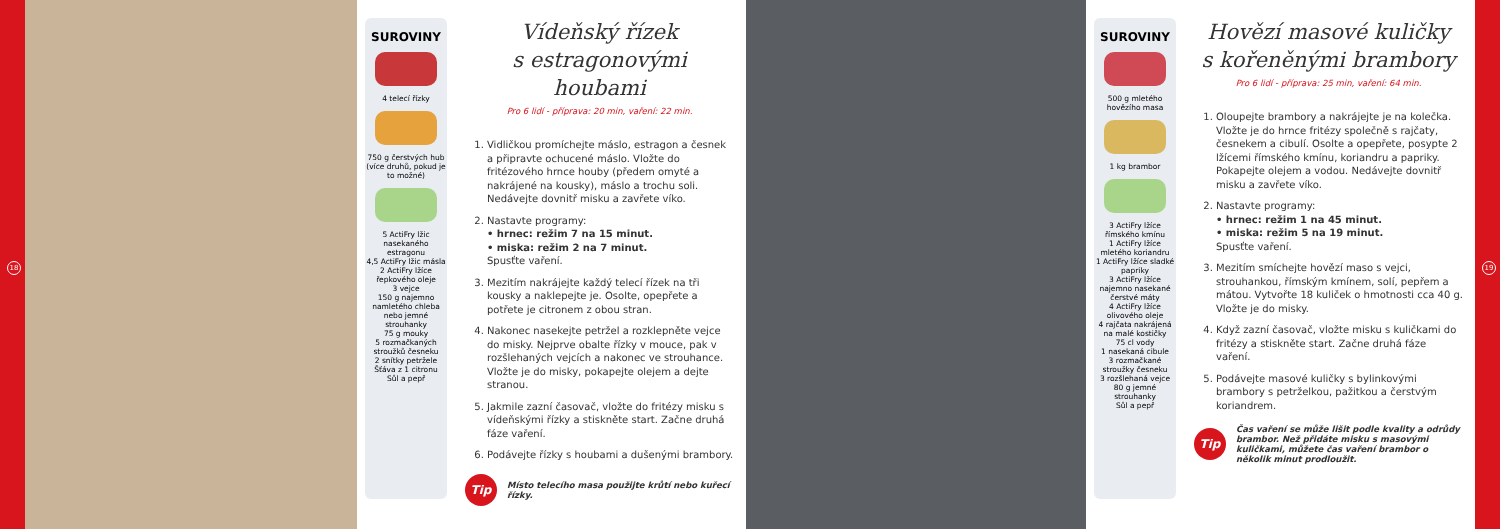18
SUROVINY
4 telecí řízky
750 g čerstvých hub (více druhů, pokud je to možné)
5 ActiFry lžic nasekaného estragonu
4,5 ActiFry lžic másla
2 ActiFry lžíce řepkového oleje
3 vejce
150 g najemno namletého chleba nebo jemné strouhanky
75 g mouky
5 rozmačkaných stroužků česneku
2 snítky petržele
Šťáva z 1 citronu
Sůl a pepř
Vídeňský řízek
s estragonovými houbami
Pro 6 lidí - příprava: 20 min, vaření: 22 min.
1. Vidličkou promíchejte máslo, estragon a česnek a připravte ochucené máslo. Vložte do fritézového hrnce houby (předem omyté a nakrájené na kousky), máslo a trochu soli. Nedávejte dovnitř misku a zavřete víko.
2. Nastavte programy:
• hrnec: režim 7 na 15 minut.
• miska: režim 2 na 7 minut.
Spusťte vaření.
3. Mezitím nakrájejte každý telecí řízek na tři kousky a naklepejte je. Osolte, opepřete a potřete je citronem z obou stran.
4. Nakonec nasekejte petržel a rozklepněte vejce do misky. Nejprve obalte řízky v mouce, pak v rozšlehaných vejcích a nakonec ve strouhance. Vložte je do misky, pokapejte olejem a dejte stranou.
5. Jakmile zazní časovač, vložte do fritézy misku s vídeňskými řízky a stiskněte start. Začne druhá fáze vaření.
6. Podávejte řízky s houbami a dušenými brambory.
Tip Místo telecího masa použijte krůtí nebo kuřecí řízky.
SUROVINY
500 g mletého hovězího masa
1 kg brambor
3 ActiFry lžíce římského kmínu
1 ActiFry lžíce mletého koriandru
1 ActiFry lžíce sladké papriky
3 ActiFry lžíce najemno nasekané čerstvé máty
4 ActiFry lžíce olivového oleje
4 rajčata nakrájená na malé kostičky
75 cl vody
1 nasekaná cibule
3 rozmačkané stroužky česneku
3 rozšlehaná vejce
80 g jemné strouhanky
Sůl a pepř
Hovězí masové kuličky
s kořeněnými brambory
Pro 6 lidí - příprava: 25 min, vaření: 64 min.
1. Oloupejte brambory a nakrájejte je na kolečka. Vložte je do hrnce fritézy společně s rajčaty, česnekem a cibulí. Osolte a opepřete, posypte 2 lžícemi římského kmínu, koriandru a papriky. Pokapejte olejem a vodou. Nedávejte dovnitř misku a zavřete víko.
2. Nastavte programy:
• hrnec: režim 1 na 45 minut.
• miska: režim 5 na 19 minut.
Spusťte vaření.
3. Mezitím smíchejte hovězí maso s vejci, strouhankou, římským kmínem, solí, pepřem a mátou. Vytvořte 18 kuliček o hmotnosti cca 40 g. Vložte je do misky.
4. Když zazní časovač, vložte misku s kuličkami do fritézy a stiskněte start. Začne druhá fáze vaření.
5. Podávejte masové kuličky s bylinkovými brambory s petrželkou, pažitkou a čerstvým koriandrem.
Tip Čas vaření se může lišit podle kvality a odrůdy brambor. Než přidáte misku s masovými kuličkami, můžete čas vaření brambor o několik minut prodloužit.
19